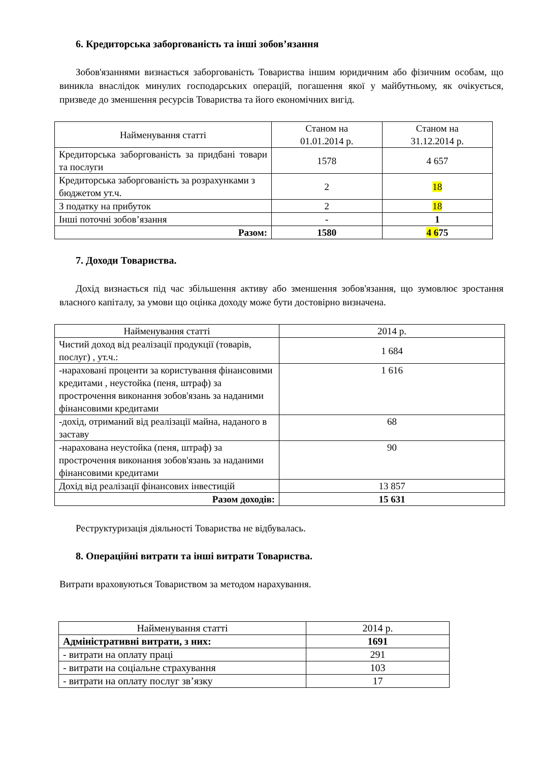6. Кредиторська заборгованість та інші зобов’язання
Зобов'язаннями визнається заборгованість Товариства іншим юридичним або фізичним особам, що виникла внаслідок минулих господарських операцій, погашення якої у майбутньому, як очікується, призведе до зменшення ресурсів Товариства та його економічних вигід.
| Найменування статті | Станом на 01.01.2014 р. | Станом на 31.12.2014 р. |
| --- | --- | --- |
| Кредиторська заборгованість за придбані товари та послуги | 1578 | 4 657 |
| Кредиторська заборгованість за розрахунками з бюджетом ут.ч. | 2 | 18 |
| З податку на прибуток | 2 | 18 |
| Інші поточні зобов’язання | - | 1 |
| Разом: | 1580 | 4 6 75 |
7. Доходи Товариства.
Дохід визнається під час збільшення активу або зменшення зобов'язання, що зумовлює зростання власного капіталу, за умови що оцінка доходу може бути достовірно визначена.
| Найменування статті | 2014 р. |
| --- | --- |
| Чистий доход від реалізації продукції (товарів, послуг) , ут.ч.: | 1 684 |
| -нараховані проценти за користування фінансовими кредитами , неустойка (пеня, штраф) за прострочення виконання зобов'язань за наданими фінансовими кредитами | 1 616 |
| -дохід, отриманий від реалізації майна, наданого в заставу | 68 |
| -нарахована неустойка (пеня, штраф) за прострочення виконання зобов'язань за наданими фінансовими кредитами | 90 |
| Дохід від реалізації фінансових інвестицій | 13 857 |
| Разом доходів: | 15 631 |
Реструктуризація діяльності Товариства не відбувалась.
8. Операційні витрати та інші витрати Товариства.
Витрати враховуються Товариством за методом нарахування.
| Найменування статті | 2014 р. |
| --- | --- |
| Адміністративні витрати, з них: | 1691 |
| - витрати на оплату праці | 291 |
| - витрати на соціальне страхування | 103 |
| - витрати на оплату послуг зв’язку | 17 |